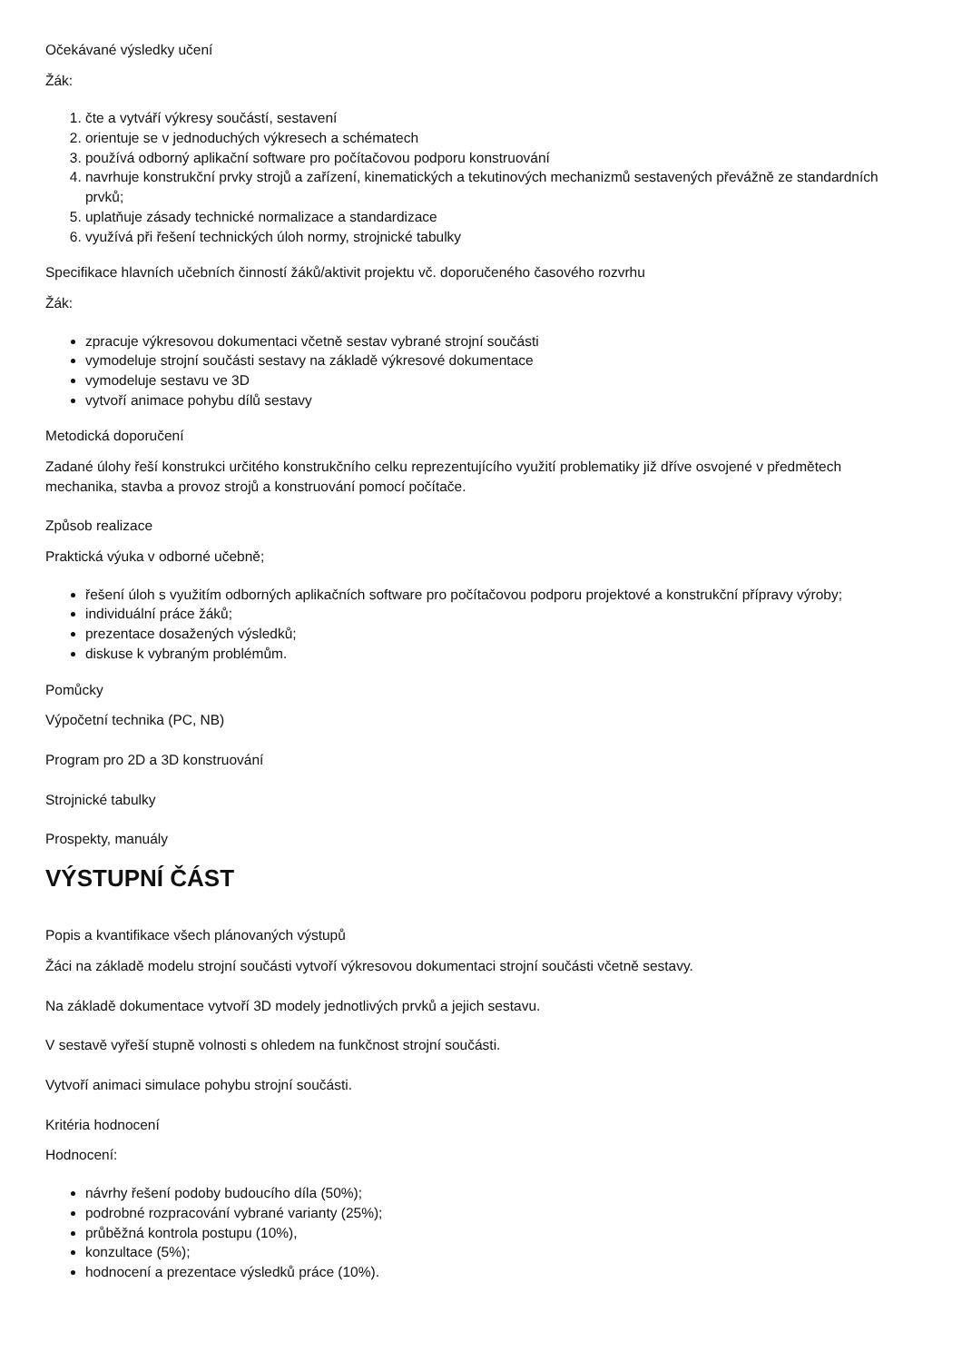Očekávané výsledky učení
Žák:
1. čte a vytváří výkresy součástí, sestavení
2. orientuje se v jednoduchých výkresech a schématech
3. používá odborný aplikační software pro počítačovou podporu konstruování
4. navrhuje konstrukční prvky strojů a zařízení, kinematických a tekutinových mechanizmů sestavených převážně ze standardních prvků;
5. uplatňuje zásady technické normalizace a standardizace
6. využívá při řešení technických úloh normy, strojnické tabulky
Specifikace hlavních učebních činností žáků/aktivit projektu vč. doporučeného časového rozvrhu
Žák:
zpracuje výkresovou dokumentaci včetně sestav vybrané strojní součásti
vymodeluje strojní součásti sestavy na základě výkresové dokumentace
vymodeluje sestavu ve 3D
vytvoří animace pohybu dílů sestavy
Metodická doporučení
Zadané úlohy řeší konstrukci určitého konstrukčního celku reprezentujícího využití problematiky již dříve osvojené v předmětech mechanika, stavba a provoz strojů a konstruování pomocí počítače.
Způsob realizace
Praktická výuka v odborné učebně;
řešení úloh s využitím odborných aplikačních software pro počítačovou podporu projektové a konstrukční přípravy výroby;
individuální práce žáků;
prezentace dosažených výsledků;
diskuse k vybraným problémům.
Pomůcky
Výpočetní technika (PC, NB)
Program pro 2D a 3D konstruování
Strojnické tabulky
Prospekty, manuály
VÝSTUPNÍ ČÁST
Popis a kvantifikace všech plánovaných výstupů
Žáci na základě modelu strojní součásti vytvoří výkresovou dokumentaci strojní součásti včetně sestavy.
Na základě dokumentace vytvoří 3D modely jednotlivých prvků a jejich sestavu.
V sestavě vyřeší stupně volnosti s ohledem na funkčnost strojní součásti.
Vytvoří animaci simulace pohybu strojní součásti.
Kritéria hodnocení
Hodnocení:
návrhy řešení podoby budoucího díla (50%);
podrobné rozpracování vybrané varianty (25%);
průběžná kontrola postupu (10%),
konzultace (5%);
hodnocení a prezentace výsledků práce (10%).